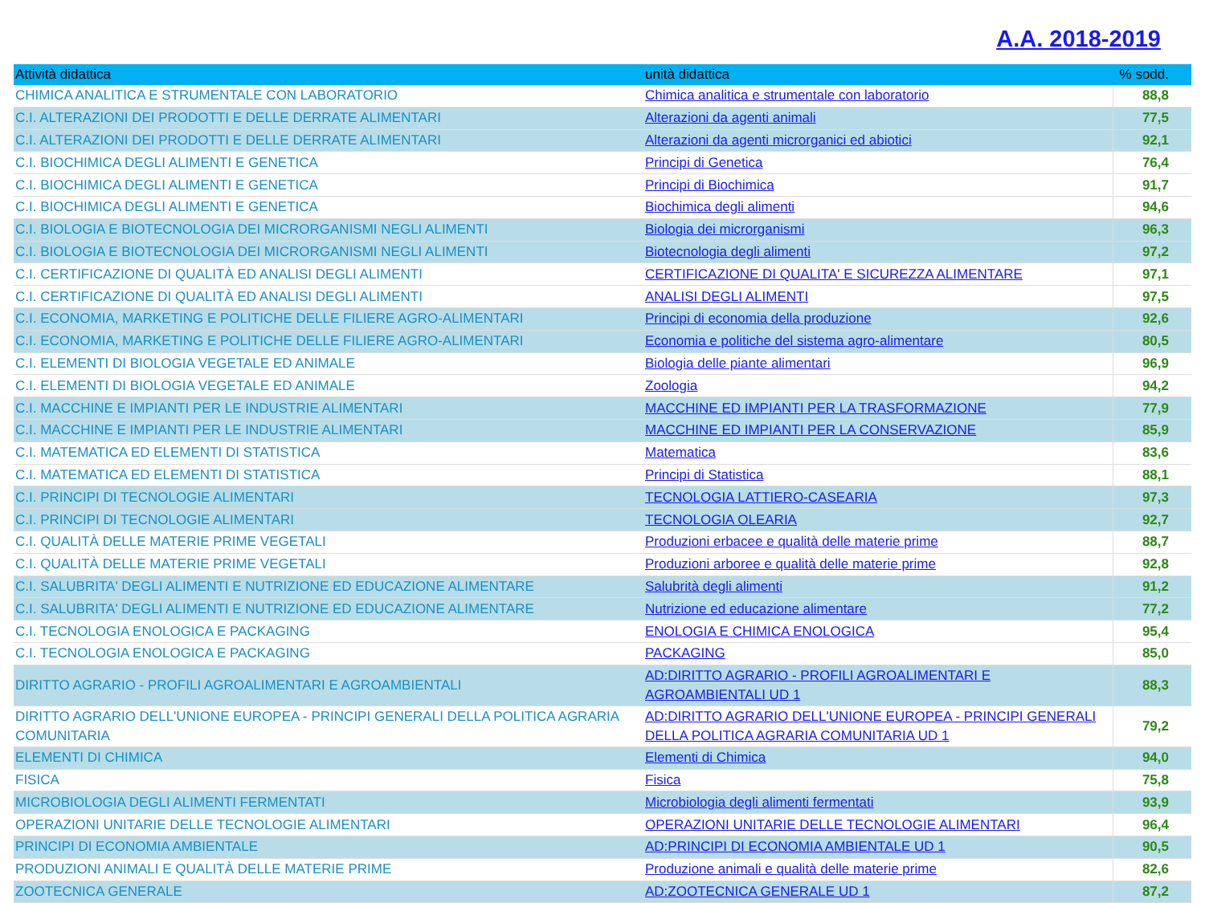A.A. 2018-2019
| Attività didattica | unità didattica | % sodd. |
| --- | --- | --- |
| CHIMICA ANALITICA E STRUMENTALE CON LABORATORIO | Chimica analitica e strumentale con laboratorio | 88,8 |
| C.I. ALTERAZIONI DEI PRODOTTI E DELLE DERRATE ALIMENTARI | Alterazioni da agenti animali | 77,5 |
| C.I. ALTERAZIONI DEI PRODOTTI E DELLE DERRATE ALIMENTARI | Alterazioni da agenti microrganici ed abiotici | 92,1 |
| C.I. BIOCHIMICA DEGLI ALIMENTI E GENETICA | Principi di Genetica | 76,4 |
| C.I. BIOCHIMICA DEGLI ALIMENTI E GENETICA | Principi di Biochimica | 91,7 |
| C.I. BIOCHIMICA DEGLI ALIMENTI E GENETICA | Biochimica degli alimenti | 94,6 |
| C.I. BIOLOGIA E BIOTECNOLOGIA DEI MICRORGANISMI NEGLI ALIMENTI | Biologia dei microrganismi | 96,3 |
| C.I. BIOLOGIA E BIOTECNOLOGIA DEI MICRORGANISMI NEGLI ALIMENTI | Biotecnologia degli alimenti | 97,2 |
| C.I. CERTIFICAZIONE DI QUALITÀ ED ANALISI DEGLI ALIMENTI | CERTIFICAZIONE DI QUALITA' E SICUREZZA ALIMENTARE | 97,1 |
| C.I. CERTIFICAZIONE DI QUALITÀ ED ANALISI DEGLI ALIMENTI | ANALISI DEGLI ALIMENTI | 97,5 |
| C.I. ECONOMIA, MARKETING E POLITICHE DELLE FILIERE AGRO-ALIMENTARI | Principi di economia della produzione | 92,6 |
| C.I. ECONOMIA, MARKETING E POLITICHE DELLE FILIERE AGRO-ALIMENTARI | Economia e politiche del sistema agro-alimentare | 80,5 |
| C.I. ELEMENTI DI BIOLOGIA VEGETALE ED ANIMALE | Biologia delle piante alimentari | 96,9 |
| C.I. ELEMENTI DI BIOLOGIA VEGETALE ED ANIMALE | Zoologia | 94,2 |
| C.I. MACCHINE E IMPIANTI PER LE INDUSTRIE ALIMENTARI | MACCHINE ED IMPIANTI PER LA TRASFORMAZIONE | 77,9 |
| C.I. MACCHINE E IMPIANTI PER LE INDUSTRIE ALIMENTARI | MACCHINE ED IMPIANTI PER LA CONSERVAZIONE | 85,9 |
| C.I. MATEMATICA ED ELEMENTI DI STATISTICA | Matematica | 83,6 |
| C.I. MATEMATICA ED ELEMENTI DI STATISTICA | Principi di Statistica | 88,1 |
| C.I. PRINCIPI DI TECNOLOGIE ALIMENTARI | TECNOLOGIA LATTIERO-CASEARIA | 97,3 |
| C.I. PRINCIPI DI TECNOLOGIE ALIMENTARI | TECNOLOGIA OLEARIA | 92,7 |
| C.I. QUALITÀ DELLE MATERIE PRIME VEGETALI | Produzioni erbacee e qualità delle materie prime | 88,7 |
| C.I. QUALITÀ DELLE MATERIE PRIME VEGETALI | Produzioni arboree e qualità delle materie prime | 92,8 |
| C.I. SALUBRITA' DEGLI ALIMENTI E NUTRIZIONE ED EDUCAZIONE ALIMENTARE | Salubrità degli alimenti | 91,2 |
| C.I. SALUBRITA' DEGLI ALIMENTI E NUTRIZIONE ED EDUCAZIONE ALIMENTARE | Nutrizione ed educazione alimentare | 77,2 |
| C.I. TECNOLOGIA ENOLOGICA E PACKAGING | ENOLOGIA E CHIMICA ENOLOGICA | 95,4 |
| C.I. TECNOLOGIA ENOLOGICA E PACKAGING | PACKAGING | 85,0 |
| DIRITTO AGRARIO - PROFILI AGROALIMENTARI E AGROAMBIENTALI | AD:DIRITTO AGRARIO - PROFILI AGROALIMENTARI E AGROAMBIENTALI UD 1 | 88,3 |
| DIRITTO AGRARIO DELL'UNIONE EUROPEA - PRINCIPI GENERALI DELLA POLITICA AGRARIA COMUNITARIA | AD:DIRITTO AGRARIO DELL'UNIONE EUROPEA - PRINCIPI GENERALI DELLA POLITICA AGRARIA COMUNITARIA UD 1 | 79,2 |
| ELEMENTI DI CHIMICA | Elementi di Chimica | 94,0 |
| FISICA | Fisica | 75,8 |
| MICROBIOLOGIA DEGLI ALIMENTI FERMENTATI | Microbiologia degli alimenti fermentati | 93,9 |
| OPERAZIONI UNITARIE DELLE TECNOLOGIE ALIMENTARI | OPERAZIONI UNITARIE DELLE TECNOLOGIE ALIMENTARI | 96,4 |
| PRINCIPI DI ECONOMIA AMBIENTALE | AD:PRINCIPI DI ECONOMIA AMBIENTALE UD 1 | 90,5 |
| PRODUZIONI ANIMALI E QUALITÀ DELLE MATERIE PRIME | Produzione animali e qualità delle materie prime | 82,6 |
| ZOOTECNICA GENERALE | AD:ZOOTECNICA GENERALE UD 1 | 87,2 |